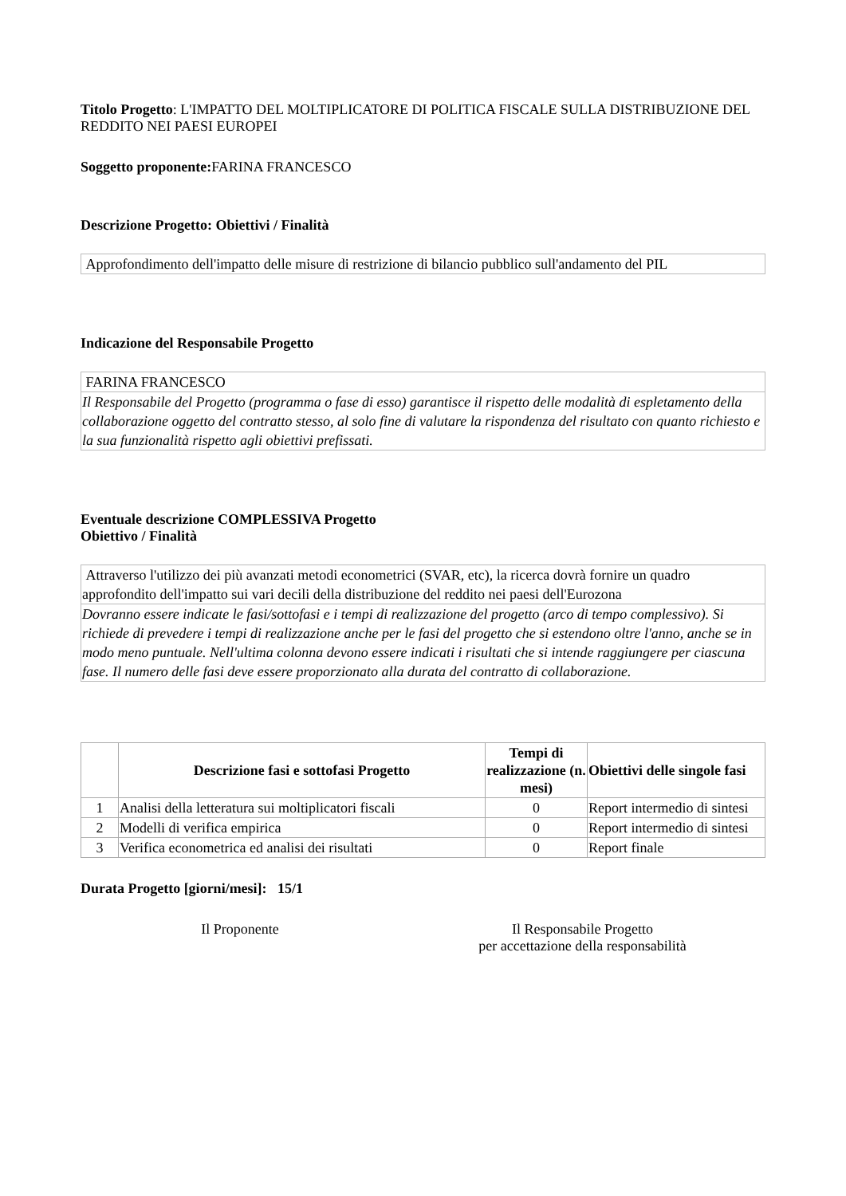Titolo Progetto: L'IMPATTO DEL MOLTIPLICATORE DI POLITICA FISCALE SULLA DISTRIBUZIONE DEL REDDITO NEI PAESI EUROPEI
Soggetto proponente: FARINA FRANCESCO
Descrizione Progetto: Obiettivi / Finalità
| Approfondimento dell'impatto delle misure di restrizione di bilancio pubblico sull'andamento del PIL |
Indicazione del Responsabile Progetto
| FARINA FRANCESCO |
| Il Responsabile del Progetto (programma o fase di esso) garantisce il rispetto delle modalità di espletamento della collaborazione oggetto del contratto stesso, al solo fine di valutare la rispondenza del risultato con quanto richiesto e la sua funzionalità rispetto agli obiettivi prefissati. |
Eventuale descrizione COMPLESSIVA Progetto
Obiettivo / Finalità
| Attraverso l'utilizzo dei più avanzati metodi econometrici (SVAR, etc), la ricerca dovrà fornire un quadro approfondito dell'impatto sui vari decili della distribuzione del reddito nei paesi dell'Eurozona |
| Dovranno essere indicate le fasi/sottofasi e i tempi di realizzazione del progetto (arco di tempo complessivo). Si richiede di prevedere i tempi di realizzazione anche per le fasi del progetto che si estendono oltre l'anno, anche se in modo meno puntuale. Nell'ultima colonna devono essere indicati i risultati che si intende raggiungere per ciascuna fase. Il numero delle fasi deve essere proporzionato alla durata del contratto di collaborazione. |
| | Descrizione fasi e sottofasi Progetto | Tempi di realizzazione (n. mesi) | Obiettivi delle singole fasi |
| --- | --- | --- | --- |
| 1 | Analisi della letteratura sui moltiplicatori fiscali | 0 | Report intermedio di sintesi |
| 2 | Modelli di verifica empirica | 0 | Report intermedio di sintesi |
| 3 | Verifica econometrica ed analisi dei risultati | 0 | Report finale |
Durata Progetto [giorni/mesi]: 15/1
Il Proponente Il Responsabile Progetto
per accettazione della responsabilità